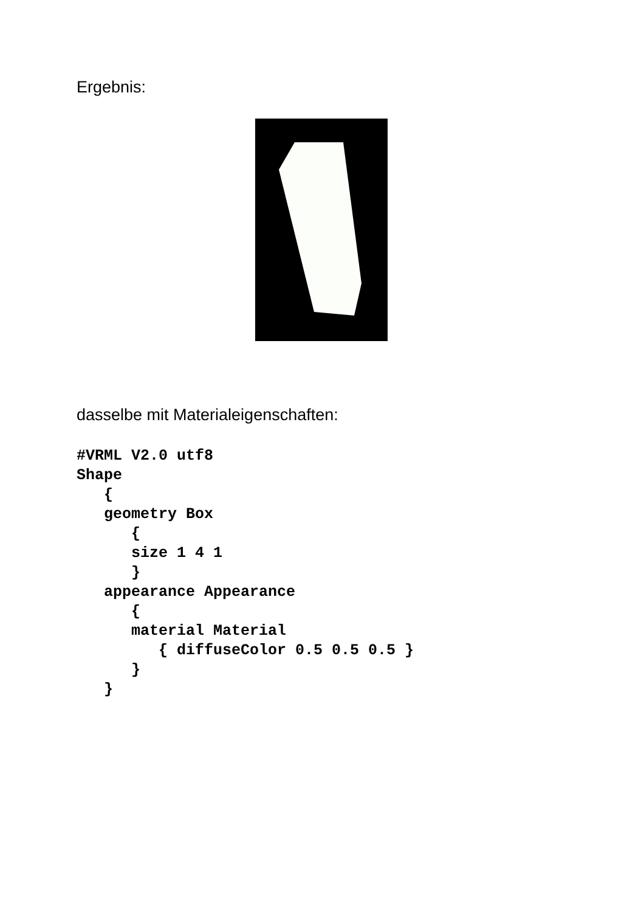Ergebnis:
dasselbe mit Materialeigenschaften:
#VRML V2.0 utf8
Shape
   {
   geometry Box
      {
      size 1 4 1
      }
   appearance Appearance
      {
      material Material
         { diffuseColor 0.5 0.5 0.5 }
      }
   }